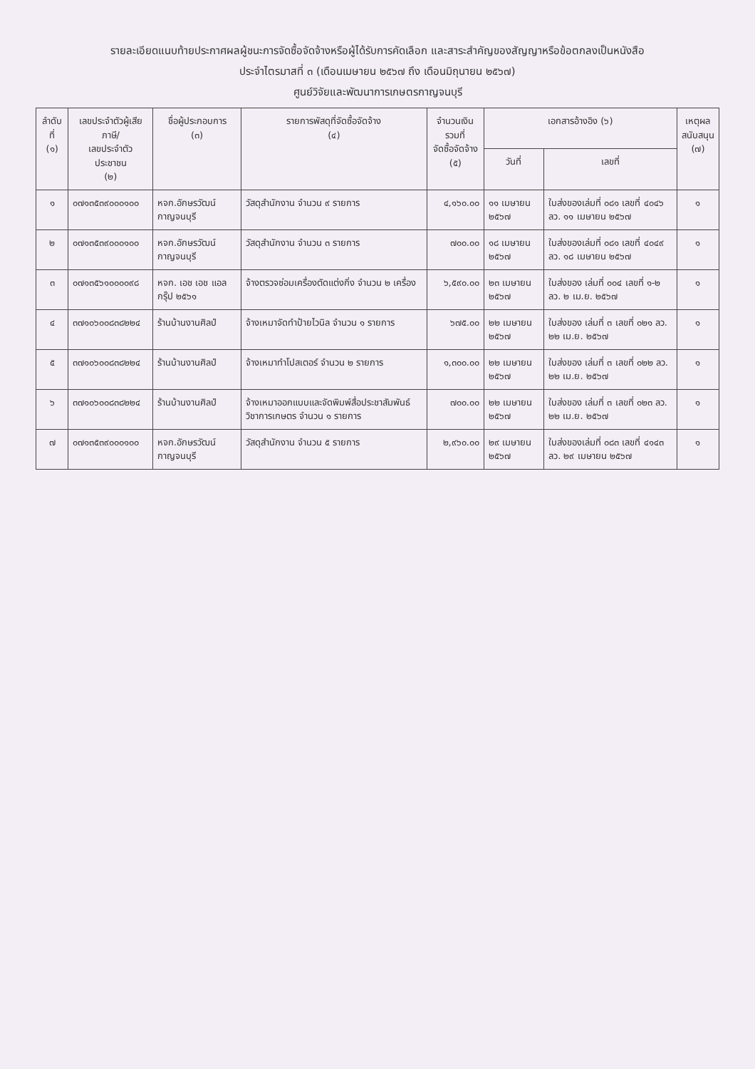รายละเอียดแนบท้ายประกาศผลผู้ชนะการจัดซื้อจัดจ้างหรือผู้ได้รับการคัดเลือก และสาระสำคัญของสัญญาหรือข้อตกลงเป็นหนังสือ
ประจำไตรมาสที่ ๓ (เดือนเมษายน ๒๕๖๗ ถึง เดือนมิถุนายน ๒๕๖๗)
ศูนย์วิจัยและพัฒนาการเกษตรกาญจนบุรี
| ลำดับที่ (๑) | เลขประจำตัวผู้เสียภาษี/ เลขประจำตัวประชาชน (๒) | ชื่อผู้ประกอบการ (๓) | รายการพัสดุที่จัดซื้อจัดจ้าง (๔) | จำนวนเงินรวมที่ จัดซื้อจัดจ้าง (๕) | เอกสารอ้างอิง (๖) | | เหตุผล สนับสนุน (๗) |
| --- | --- | --- | --- | --- | --- | --- | --- |
| | | | | | วันที่ | เลขที่ | |
| ๑ | ๐๗๑๓๕๓๙๐๐๐๑๐๐ | หจก.อักษรวัฒน์กาญจนบุรี | วัสดุสำนักงาน จำนวน ๙ รายการ | ๔,๑๖๐.๐๐ | ๑๑ เมษายน ๒๕๖๗ | ใบส่งของเล่มที่ ๐๘๑ เลขที่ ๔๐๔๖ ลว. ๑๑ เมษายน ๒๕๖๗ | ๑ |
| ๒ | ๐๗๑๓๕๓๙๐๐๐๑๐๐ | หจก.อักษรวัฒน์กาญจนบุรี | วัสดุสำนักงาน จำนวน ๓ รายการ | ๗๐๐.๐๐ | ๑๘ เมษายน ๒๕๖๗ | ใบส่งของเล่มที่ ๐๘๑ เลขที่ ๔๐๔๙ ลว. ๑๘ เมษายน ๒๕๖๗ | ๑ |
| ๓ | ๐๗๑๓๕๖๑๐๐๐๐๙๘ | หจก. เอช เอช แอล กรุ๊ป ๒๕๖๑ | จ้างตรวจซ่อมเครื่องตัดแต่งกิ่ง จำนวน ๒ เครื่อง | ๖,๕๙๐.๐๐ | ๒๓ เมษายน ๒๕๖๗ | ใบส่งของ เล่มที่ ๐๐๔ เลขที่ ๑-๒ ลว. ๒ เม.ย. ๒๕๖๗ | ๑ |
| ๔ | ๓๗๑๐๖๐๐๘๓๘๒๒๔ | ร้านบ้านงานศิลป์ | จ้างเหมาจัดทำป้ายไวนิล จำนวน ๑ รายการ | ๖๗๕.๐๐ | ๒๒ เมษายน ๒๕๖๗ | ใบส่งของ เล่มที่ ๓ เลขที่ ๐๒๑ ลว. ๒๒ เม.ย. ๒๕๖๗ | ๑ |
| ๕ | ๓๗๑๐๖๐๐๘๓๘๒๒๔ | ร้านบ้านงานศิลป์ | จ้างเหมาทำโปสเตอร์ จำนวน ๒ รายการ | ๑,๓๐๐.๐๐ | ๒๒ เมษายน ๒๕๖๗ | ใบส่งของ เล่มที่ ๓ เลขที่ ๐๒๒ ลว. ๒๒ เม.ย. ๒๕๖๗ | ๑ |
| ๖ | ๓๗๑๐๖๐๐๘๓๘๒๒๔ | ร้านบ้านงานศิลป์ | จ้างเหมาออกแบบและจัดพิมพ์สื่อประชาสัมพันธ์วิชาการเกษตร จำนวน ๑ รายการ | ๗๐๐.๐๐ | ๒๒ เมษายน ๒๕๖๗ | ใบส่งของ เล่มที่ ๓ เลขที่ ๐๒๓ ลว. ๒๒ เม.ย. ๒๕๖๗ | ๑ |
| ๗ | ๐๗๑๓๕๓๙๐๐๐๑๐๐ | หจก.อักษรวัฒน์กาญจนบุรี | วัสดุสำนักงาน จำนวน ๕ รายการ | ๒,๙๖๐.๐๐ | ๒๙ เมษายน ๒๕๖๗ | ใบส่งของเล่มที่ ๐๘๓ เลขที่ ๔๑๔๓ ลว. ๒๙ เมษายน ๒๕๖๗ | ๑ |